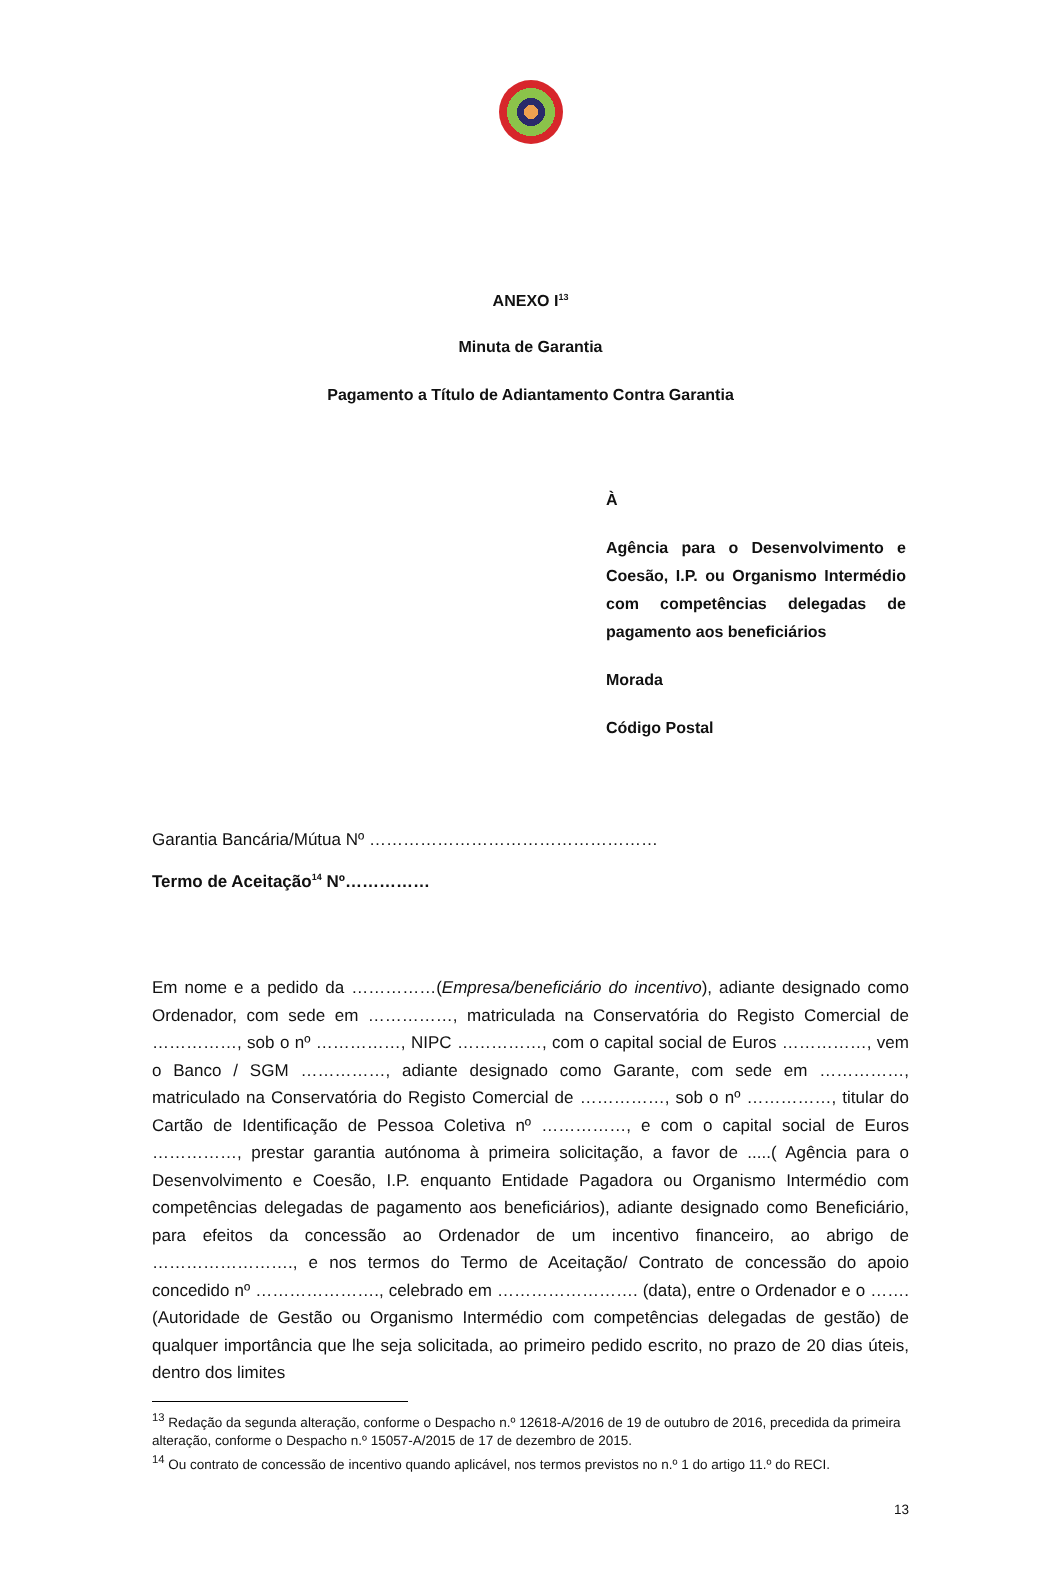ANEXO I<sup>13</sup>
Minuta de Garantia
Pagamento a Título de Adiantamento Contra Garantia
À
Agência para o Desenvolvimento e Coesão, I.P. ou Organismo Intermédio com competências delegadas de pagamento aos beneficiários
Morada
Código Postal
Garantia Bancária/Mútua Nº ……………………………………………
Termo de Aceitação<sup>14</sup> Nº……………
Em nome e a pedido da ……………(Empresa/beneficiário do incentivo), adiante designado como Ordenador, com sede em ……………, matriculada na Conservatória do Registo Comercial de ……………, sob o nº ……………, NIPC ……………, com o capital social de Euros ……………, vem o Banco / SGM ……………, adiante designado como Garante, com sede em ……………, matriculado na Conservatória do Registo Comercial de ……………, sob o nº ……………, titular do Cartão de Identificação de Pessoa Coletiva nº ……………, e com o capital social de Euros ……………, prestar garantia autónoma à primeira solicitação, a favor de .....( Agência para o Desenvolvimento e Coesão, I.P. enquanto Entidade Pagadora ou Organismo Intermédio com competências delegadas de pagamento aos beneficiários), adiante designado como Beneficiário, para efeitos da concessão ao Ordenador de um incentivo financeiro, ao abrigo de ……………………., e nos termos do Termo de Aceitação/ Contrato de concessão do apoio concedido nº …………………., celebrado em ……………………. (data), entre o Ordenador e o ……. (Autoridade de Gestão ou Organismo Intermédio com competências delegadas de gestão) de qualquer importância que lhe seja solicitada, ao primeiro pedido escrito, no prazo de 20 dias úteis, dentro dos limites
<sup>13</sup> Redação da segunda alteração, conforme o Despacho n.º 12618-A/2016 de 19 de outubro de 2016, precedida da primeira alteração, conforme o Despacho n.º 15057-A/2015 de 17 de dezembro de 2015.
<sup>14</sup> Ou contrato de concessão de incentivo quando aplicável, nos termos previstos no n.º 1 do artigo 11.º do RECI.
13